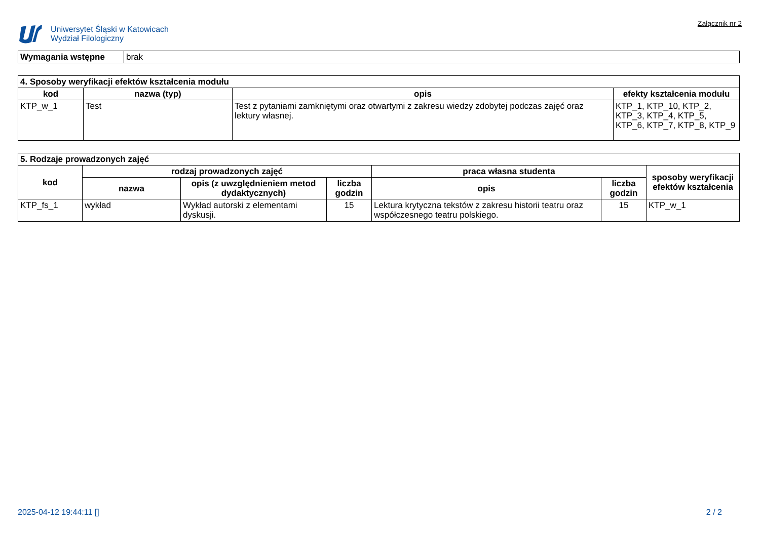Uniwersytet Śląski w Katowicach
Wydział Filologiczny
Załącznik nr 2
| Wymagania wstępne | brak |
| 4. Sposoby weryfikacji efektów kształcenia modułu | | | |
| --- | --- | --- | --- |
| kod | nazwa (typ) | opis | efekty kształcenia modułu |
| KTP_w_1 | Test | Test z pytaniami zamkniętymi oraz otwartymi z zakresu wiedzy zdobytej podczas zajęć oraz lektury własnej. | KTP_1, KTP_10, KTP_2, KTP_3, KTP_4, KTP_5, KTP_6, KTP_7, KTP_8, KTP_9 |
| 5. Rodzaje prowadzonych zajęć | | | | | | |
| --- | --- | --- | --- | --- | --- | --- |
| kod | rodzaj prowadzonych zajęć | | | praca własna studenta | | sposoby weryfikacji efektów kształcenia |
| | nazwa | opis (z uwzględnieniem metod dydaktycznych) | liczba godzin | opis | liczba godzin | |
| KTP_fs_1 | wykład | Wykład autorski z elementami dyskusji. | 15 | Lektura krytyczna tekstów z zakresu historii teatru oraz współczesnego teatru polskiego. | 15 | KTP_w_1 |
2025-04-12 19:44:11 [] 2 / 2